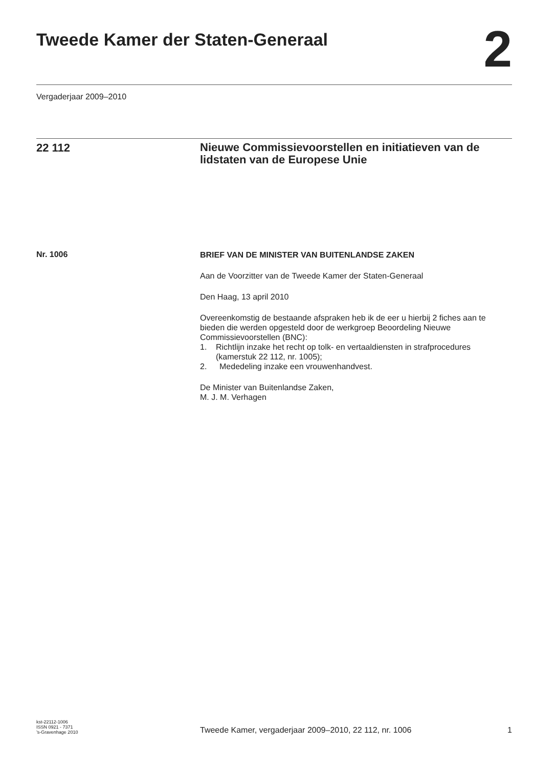Tweede Kamer der Staten-Generaal
2
Vergaderjaar 2009–2010
22 112
Nieuwe Commissievoorstellen en initiatieven van de lidstaten van de Europese Unie
Nr. 1006
BRIEF VAN DE MINISTER VAN BUITENLANDSE ZAKEN
Aan de Voorzitter van de Tweede Kamer der Staten-Generaal
Den Haag, 13 april 2010
Overeenkomstig de bestaande afspraken heb ik de eer u hierbij 2 fiches aan te bieden die werden opgesteld door de werkgroep Beoordeling Nieuwe Commissievoorstellen (BNC):
1. Richtlijn inzake het recht op tolk- en vertaaldiensten in strafprocedures (kamerstuk 22 112, nr. 1005);
2. Mededeling inzake een vrouwenhandvest.
De Minister van Buitenlandse Zaken,
M. J. M. Verhagen
kst-22112-1006
ISSN 0921 - 7371
’s-Gravenhage 2010
Tweede Kamer, vergaderjaar 2009–2010, 22 112, nr. 1006
1